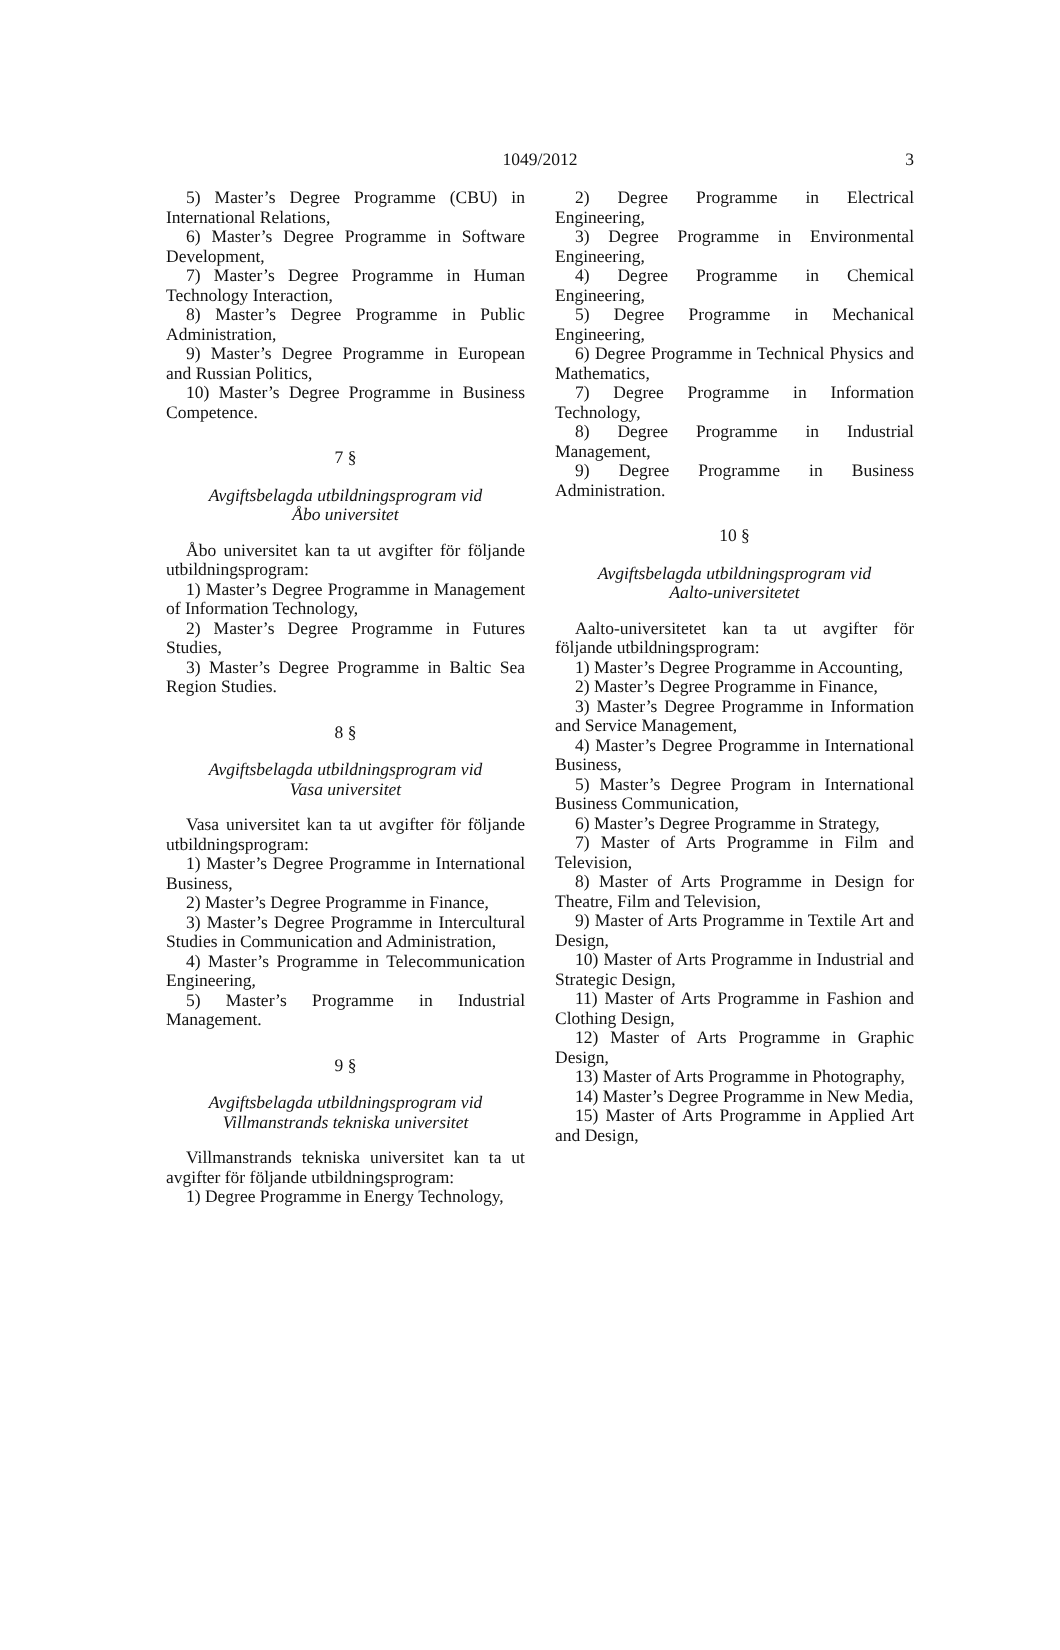1049/2012
3
5) Master’s Degree Programme (CBU) in International Relations,
6) Master’s Degree Programme in Software Development,
7) Master’s Degree Programme in Human Technology Interaction,
8) Master’s Degree Programme in Public Administration,
9) Master’s Degree Programme in European and Russian Politics,
10) Master’s Degree Programme in Business Competence.
7 §
Avgiftsbelagda utbildningsprogram vid
Åbo universitet
Åbo universitet kan ta ut avgifter för följande utbildningsprogram:
1) Master’s Degree Programme in Management of Information Technology,
2) Master’s Degree Programme in Futures Studies,
3) Master’s Degree Programme in Baltic Sea Region Studies.
8 §
Avgiftsbelagda utbildningsprogram vid
Vasa universitet
Vasa universitet kan ta ut avgifter för följande utbildningsprogram:
1) Master’s Degree Programme in International Business,
2) Master’s Degree Programme in Finance,
3) Master’s Degree Programme in Intercultural Studies in Communication and Administration,
4) Master’s Programme in Telecommunication Engineering,
5) Master’s Programme in Industrial Management.
9 §
Avgiftsbelagda utbildningsprogram vid
Villmanstrands tekniska universitet
Villmanstrands tekniska universitet kan ta ut avgifter för följande utbildningsprogram:
1) Degree Programme in Energy Technology,
2) Degree Programme in Electrical Engineering,
3) Degree Programme in Environmental Engineering,
4) Degree Programme in Chemical Engineering,
5) Degree Programme in Mechanical Engineering,
6) Degree Programme in Technical Physics and Mathematics,
7) Degree Programme in Information Technology,
8) Degree Programme in Industrial Management,
9) Degree Programme in Business Administration.
10 §
Avgiftsbelagda utbildningsprogram vid
Aalto-universitetet
Aalto-universitetet kan ta ut avgifter för följande utbildningsprogram:
1) Master’s Degree Programme in Accounting,
2) Master’s Degree Programme in Finance,
3) Master’s Degree Programme in Information and Service Management,
4) Master’s Degree Programme in International Business,
5) Master’s Degree Program in International Business Communication,
6) Master’s Degree Programme in Strategy,
7) Master of Arts Programme in Film and Television,
8) Master of Arts Programme in Design for Theatre, Film and Television,
9) Master of Arts Programme in Textile Art and Design,
10) Master of Arts Programme in Industrial and Strategic Design,
11) Master of Arts Programme in Fashion and Clothing Design,
12) Master of Arts Programme in Graphic Design,
13) Master of Arts Programme in Photography,
14) Master’s Degree Programme in New Media,
15) Master of Arts Programme in Applied Art and Design,